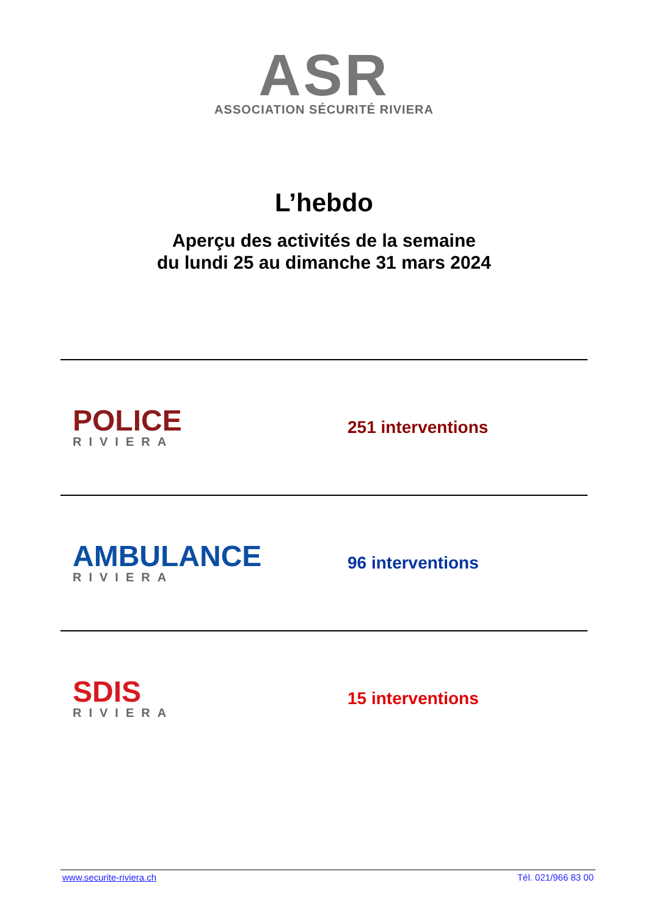ASR
ASSOCIATION SÉCURITÉ RIVIERA
L’hebdo
Aperçu des activités de la semaine
du lundi 25 au dimanche 31 mars 2024
POLICE
RIVIERA
251 interventions
AMBULANCE
RIVIERA
96 interventions
SDIS
RIVIERA
15 interventions
www.securite-riviera.ch Tél. 021/966 83 00